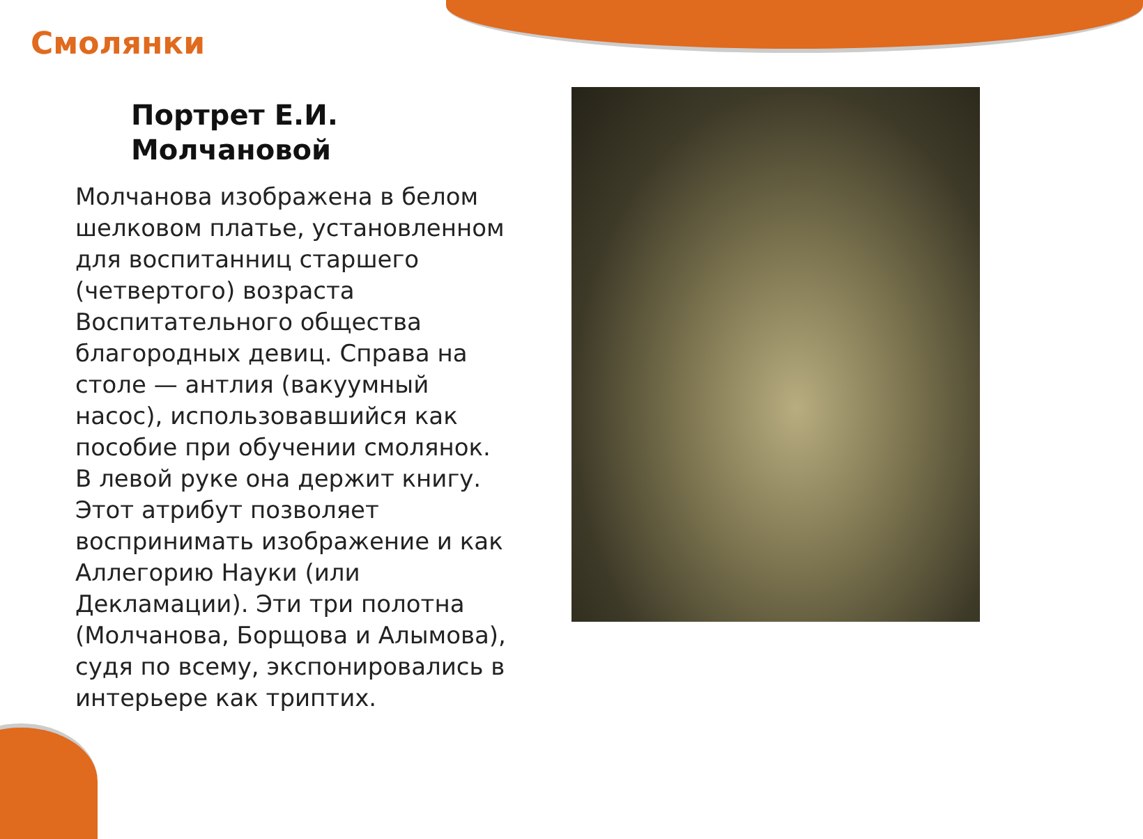Смолянки
Портрет Е.И.
Молчановой
Молчанова изображена в белом шелковом платье, установленном для воспитанниц старшего (четвертого) возраста Воспитательного общества благородных девиц. Справа на столе — антлия (вакуумный насос), использовавшийся как пособие при обучении смолянок. В левой руке она держит книгу. Этот атрибут позволяет воспринимать изображение и как Аллегорию Науки (или Декламации). Эти три полотна (Молчанова, Борщова и Алымова), судя по всему, экспонировались в интерьере как триптих.